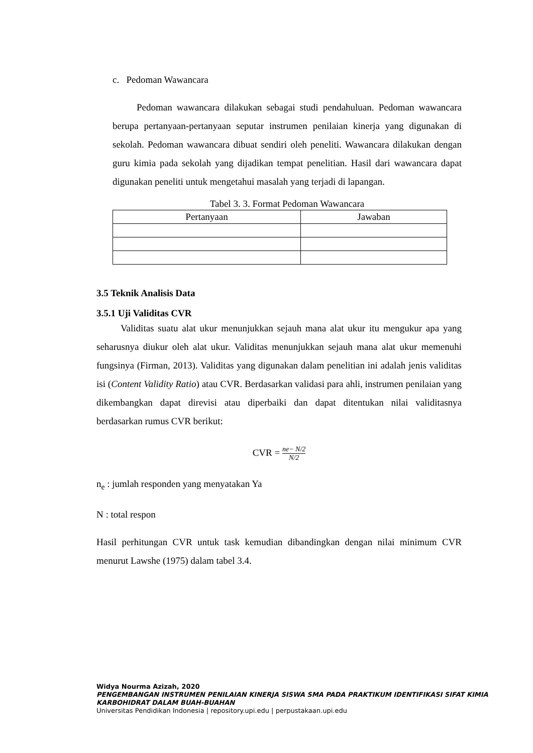c. Pedoman Wawancara
Pedoman wawancara dilakukan sebagai studi pendahuluan. Pedoman wawancara berupa pertanyaan-pertanyaan seputar instrumen penilaian kinerja yang digunakan di sekolah. Pedoman wawancara dibuat sendiri oleh peneliti. Wawancara dilakukan dengan guru kimia pada sekolah yang dijadikan tempat penelitian. Hasil dari wawancara dapat digunakan peneliti untuk mengetahui masalah yang terjadi di lapangan.
Tabel 3. 3. Format Pedoman Wawancara
| Pertanyaan | Jawaban |
| --- | --- |
3.5 Teknik Analisis Data
3.5.1 Uji Validitas CVR
Validitas suatu alat ukur menunjukkan sejauh mana alat ukur itu mengukur apa yang seharusnya diukur oleh alat ukur. Validitas menunjukkan sejauh mana alat ukur memenuhi fungsinya (Firman, 2013). Validitas yang digunakan dalam penelitian ini adalah jenis validitas isi (Content Validity Ratio) atau CVR. Berdasarkan validasi para ahli, instrumen penilaian yang dikembangkan dapat direvisi atau diperbaiki dan dapat ditentukan nilai validitasnya berdasarkan rumus CVR berikut:
CVR = ne− N/2 N/2
n<sub>e</sub> : jumlah responden yang menyatakan Ya
N : total respon
Hasil perhitungan CVR untuk task kemudian dibandingkan dengan nilai minimum CVR menurut Lawshe (1975) dalam tabel 3.4.
Widya Nourma Azizah, 2020
PENGEMBANGAN INSTRUMEN PENILAIAN KINERJA SISWA SMA PADA PRAKTIKUM IDENTIFIKASI SIFAT KIMIA KARBOHIDRAT DALAM BUAH-BUAHAN
Universitas Pendidikan Indonesia | repository.upi.edu | perpustakaan.upi.edu